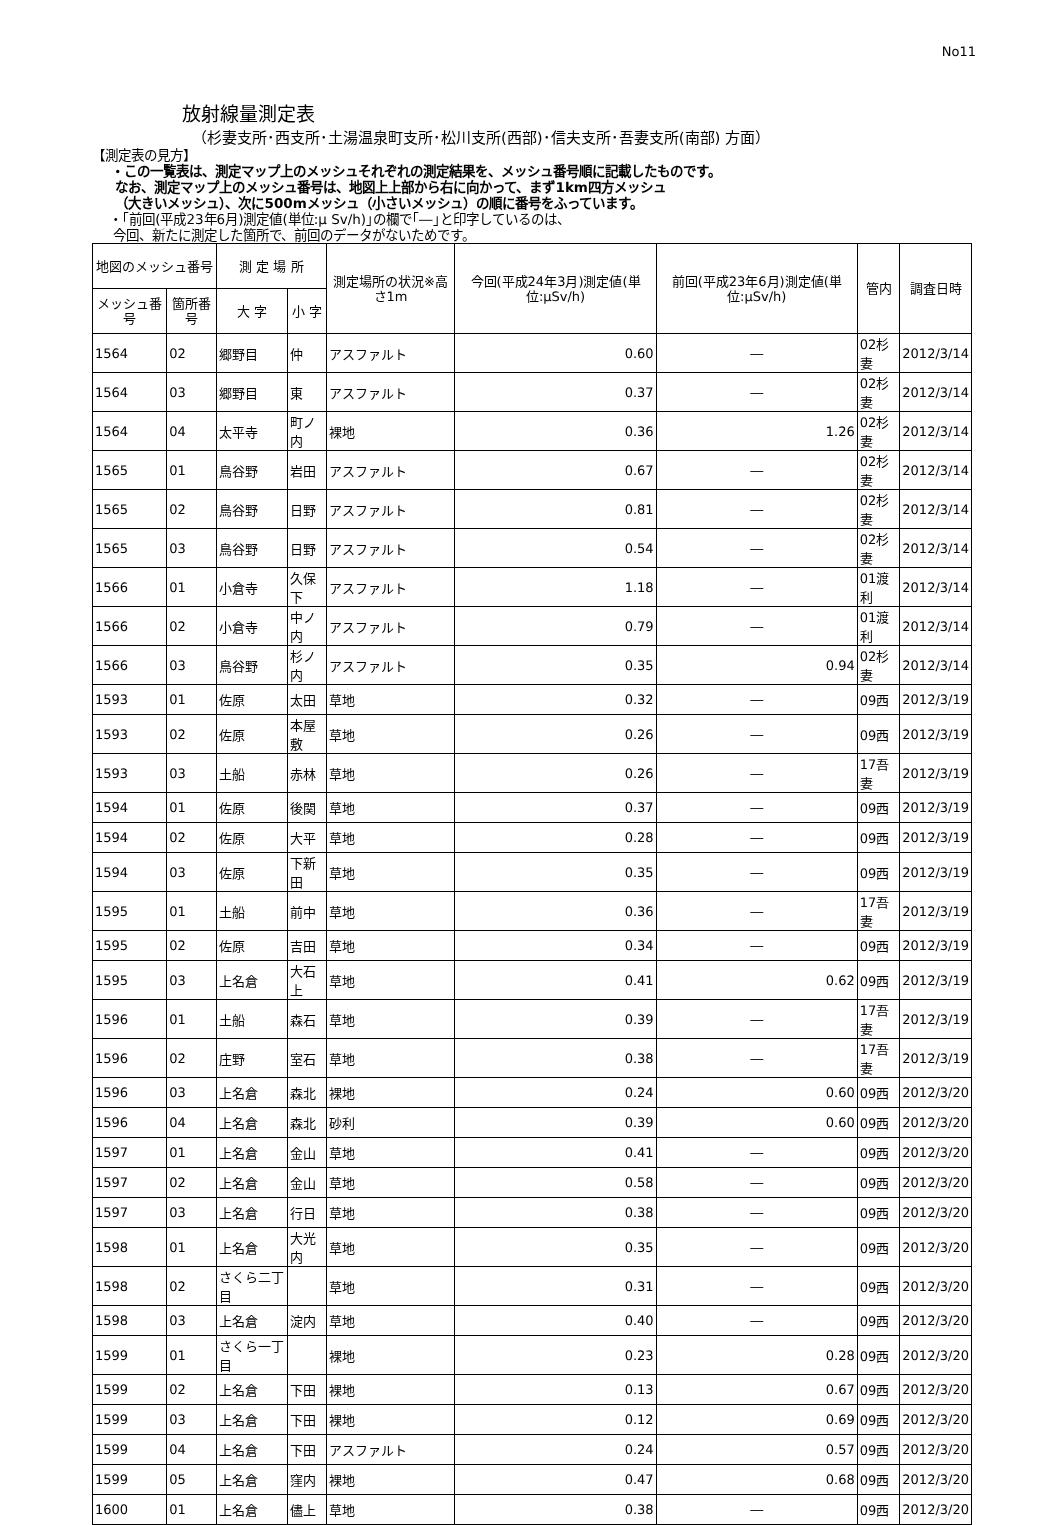No11
放射線量測定表
（杉妻支所･西支所･土湯温泉町支所･松川支所(西部)･信夫支所･吾妻支所(南部) 方面）
【測定表の見方】
・この一覧表は、測定マップ上のメッシュそれぞれの測定結果を、メッシュ番号順に記載したものです。
なお、測定マップ上のメッシュ番号は、地図上上部から右に向かって、まず1km四方メッシュ
（大きいメッシュ）、次に500mメッシュ（小さいメッシュ）の順に番号をふっています。
・｢前回(平成23年6月)測定値(単位:μ Sv/h)｣の欄で｢―｣と印字しているのは、
今回、新たに測定した箇所で、前回のデータがないためです。
| 地図のメッシュ番号 | | 測 定 場 所 | | 測定場所の状況※高さ1m | 今回(平成24年3月)測定値(単位:μSv/h) | 前回(平成23年6月)測定値(単位:μSv/h) | 管内 | 調査日時 |
| --- | --- | --- | --- | --- | --- | --- | --- | --- |
| メッシュ番号 | 箇所番号 | 大 字 | 小 字 | | | | | |
| 1564 | 02 | 郷野目 | 仲 | アスファルト | 0.60 | ― | 02杉妻 | 2012/3/14 |
| 1564 | 03 | 郷野目 | 東 | アスファルト | 0.37 | ― | 02杉妻 | 2012/3/14 |
| 1564 | 04 | 太平寺 | 町ノ内 | 裸地 | 0.36 | 1.26 | 02杉妻 | 2012/3/14 |
| 1565 | 01 | 鳥谷野 | 岩田 | アスファルト | 0.67 | ― | 02杉妻 | 2012/3/14 |
| 1565 | 02 | 鳥谷野 | 日野 | アスファルト | 0.81 | ― | 02杉妻 | 2012/3/14 |
| 1565 | 03 | 鳥谷野 | 日野 | アスファルト | 0.54 | ― | 02杉妻 | 2012/3/14 |
| 1566 | 01 | 小倉寺 | 久保下 | アスファルト | 1.18 | ― | 01渡利 | 2012/3/14 |
| 1566 | 02 | 小倉寺 | 中ノ内 | アスファルト | 0.79 | ― | 01渡利 | 2012/3/14 |
| 1566 | 03 | 鳥谷野 | 杉ノ内 | アスファルト | 0.35 | 0.94 | 02杉妻 | 2012/3/14 |
| 1593 | 01 | 佐原 | 太田 | 草地 | 0.32 | ― | 09西 | 2012/3/19 |
| 1593 | 02 | 佐原 | 本屋敷 | 草地 | 0.26 | ― | 09西 | 2012/3/19 |
| 1593 | 03 | 土船 | 赤林 | 草地 | 0.26 | ― | 17吾妻 | 2012/3/19 |
| 1594 | 01 | 佐原 | 後関 | 草地 | 0.37 | ― | 09西 | 2012/3/19 |
| 1594 | 02 | 佐原 | 大平 | 草地 | 0.28 | ― | 09西 | 2012/3/19 |
| 1594 | 03 | 佐原 | 下新田 | 草地 | 0.35 | ― | 09西 | 2012/3/19 |
| 1595 | 01 | 土船 | 前中 | 草地 | 0.36 | ― | 17吾妻 | 2012/3/19 |
| 1595 | 02 | 佐原 | 吉田 | 草地 | 0.34 | ― | 09西 | 2012/3/19 |
| 1595 | 03 | 上名倉 | 大石上 | 草地 | 0.41 | 0.62 | 09西 | 2012/3/19 |
| 1596 | 01 | 土船 | 森石 | 草地 | 0.39 | ― | 17吾妻 | 2012/3/19 |
| 1596 | 02 | 庄野 | 室石 | 草地 | 0.38 | ― | 17吾妻 | 2012/3/19 |
| 1596 | 03 | 上名倉 | 森北 | 裸地 | 0.24 | 0.60 | 09西 | 2012/3/20 |
| 1596 | 04 | 上名倉 | 森北 | 砂利 | 0.39 | 0.60 | 09西 | 2012/3/20 |
| 1597 | 01 | 上名倉 | 金山 | 草地 | 0.41 | ― | 09西 | 2012/3/20 |
| 1597 | 02 | 上名倉 | 金山 | 草地 | 0.58 | ― | 09西 | 2012/3/20 |
| 1597 | 03 | 上名倉 | 行日 | 草地 | 0.38 | ― | 09西 | 2012/3/20 |
| 1598 | 01 | 上名倉 | 大光内 | 草地 | 0.35 | ― | 09西 | 2012/3/20 |
| 1598 | 02 | さくら二丁目 | | 草地 | 0.31 | ― | 09西 | 2012/3/20 |
| 1598 | 03 | 上名倉 | 淀内 | 草地 | 0.40 | ― | 09西 | 2012/3/20 |
| 1599 | 01 | さくら一丁目 | | 裸地 | 0.23 | 0.28 | 09西 | 2012/3/20 |
| 1599 | 02 | 上名倉 | 下田 | 裸地 | 0.13 | 0.67 | 09西 | 2012/3/20 |
| 1599 | 03 | 上名倉 | 下田 | 裸地 | 0.12 | 0.69 | 09西 | 2012/3/20 |
| 1599 | 04 | 上名倉 | 下田 | アスファルト | 0.24 | 0.57 | 09西 | 2012/3/20 |
| 1599 | 05 | 上名倉 | 窪内 | 裸地 | 0.47 | 0.68 | 09西 | 2012/3/20 |
| 1600 | 01 | 上名倉 | 儘上 | 草地 | 0.38 | ― | 09西 | 2012/3/20 |